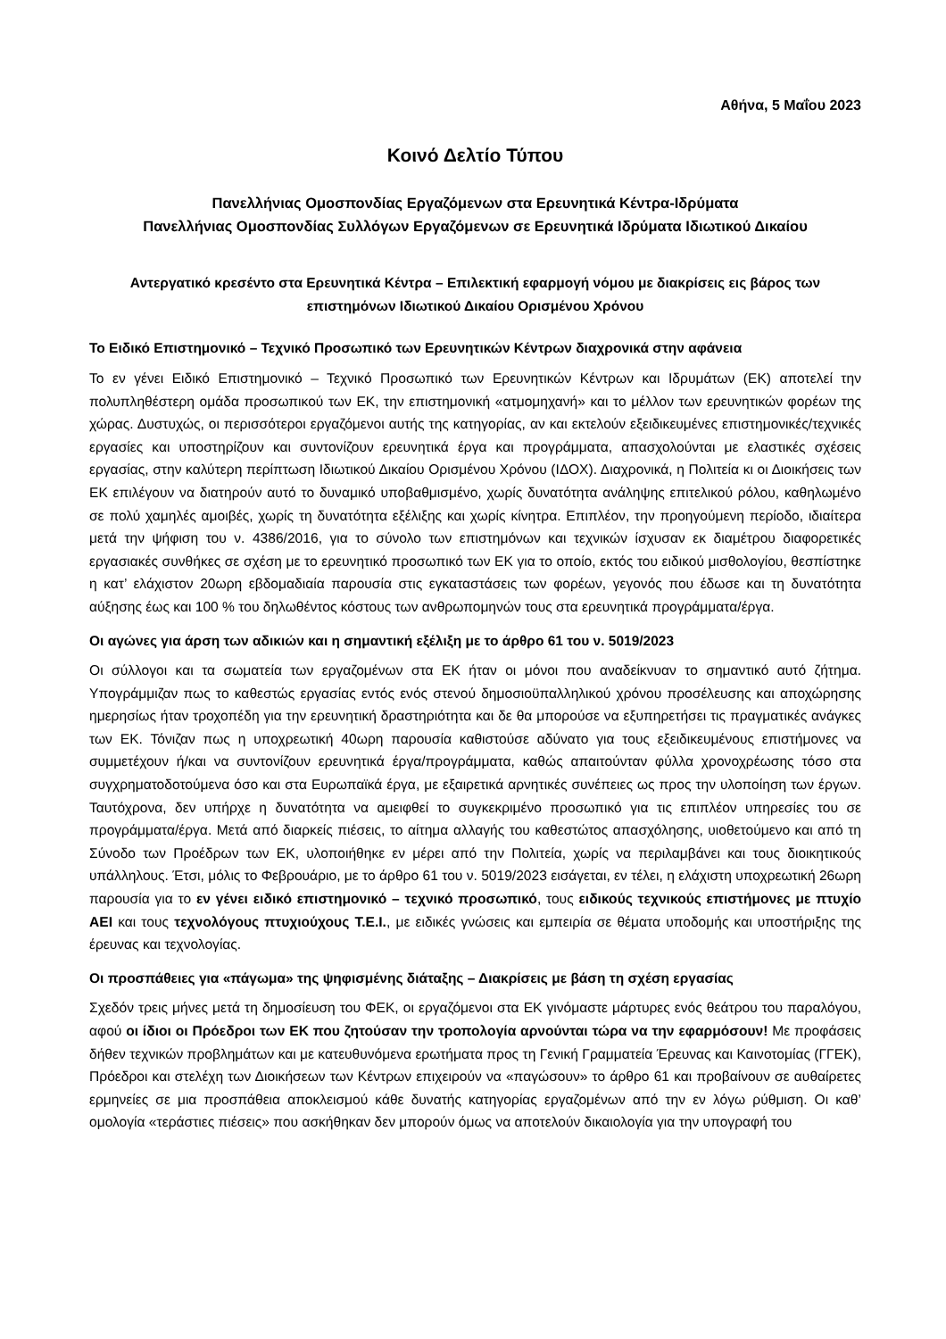Αθήνα, 5 Μαΐου 2023
Κοινό Δελτίο Τύπου
Πανελλήνιας Ομοσπονδίας Εργαζόμενων στα Ερευνητικά Κέντρα-Ιδρύματα
Πανελλήνιας Ομοσπονδίας Συλλόγων Εργαζόμενων σε Ερευνητικά Ιδρύματα Ιδιωτικού Δικαίου
Αντεργατικό κρεσέντο στα Ερευνητικά Κέντρα – Επιλεκτική εφαρμογή νόμου με διακρίσεις εις βάρος των επιστημόνων Ιδιωτικού Δικαίου Ορισμένου Χρόνου
Το Ειδικό Επιστημονικό – Τεχνικό Προσωπικό των Ερευνητικών Κέντρων διαχρονικά στην αφάνεια
Το εν γένει Ειδικό Επιστημονικό – Τεχνικό Προσωπικό των Ερευνητικών Κέντρων και Ιδρυμάτων (ΕΚ) αποτελεί την πολυπληθέστερη ομάδα προσωπικού των ΕΚ, την επιστημονική «ατμομηχανή» και το μέλλον των ερευνητικών φορέων της χώρας. Δυστυχώς, οι περισσότεροι εργαζόμενοι αυτής της κατηγορίας, αν και εκτελούν εξειδικευμένες επιστημονικές/τεχνικές εργασίες και υποστηρίζουν και συντονίζουν ερευνητικά έργα και προγράμματα, απασχολούνται με ελαστικές σχέσεις εργασίας, στην καλύτερη περίπτωση Ιδιωτικού Δικαίου Ορισμένου Χρόνου (ΙΔΟΧ). Διαχρονικά, η Πολιτεία κι οι Διοικήσεις των ΕΚ επιλέγουν να διατηρούν αυτό το δυναμικό υποβαθμισμένο, χωρίς δυνατότητα ανάληψης επιτελικού ρόλου, καθηλωμένο σε πολύ χαμηλές αμοιβές, χωρίς τη δυνατότητα εξέλιξης και χωρίς κίνητρα. Επιπλέον, την προηγούμενη περίοδο, ιδιαίτερα μετά την ψήφιση του ν. 4386/2016, για το σύνολο των επιστημόνων και τεχνικών ίσχυσαν εκ διαμέτρου διαφορετικές εργασιακές συνθήκες σε σχέση με το ερευνητικό προσωπικό των ΕΚ για το οποίο, εκτός του ειδικού μισθολογίου, θεσπίστηκε η κατ’ ελάχιστον 20ωρη εβδομαδιαία παρουσία στις εγκαταστάσεις των φορέων, γεγονός που έδωσε και τη δυνατότητα αύξησης έως και 100 % του δηλωθέντος κόστους των ανθρωπομηνών τους στα ερευνητικά προγράμματα/έργα.
Οι αγώνες για άρση των αδικιών και η σημαντική εξέλιξη με το άρθρο 61 του ν. 5019/2023
Οι σύλλογοι και τα σωματεία των εργαζομένων στα ΕΚ ήταν οι μόνοι που αναδείκνυαν το σημαντικό αυτό ζήτημα. Υπογράμμιζαν πως το καθεστώς εργασίας εντός ενός στενού δημοσιοϋπαλληλικού χρόνου προσέλευσης και αποχώρησης ημερησίως ήταν τροχοπέδη για την ερευνητική δραστηριότητα και δε θα μπορούσε να εξυπηρετήσει τις πραγματικές ανάγκες των ΕΚ. Τόνιζαν πως η υποχρεωτική 40ωρη παρουσία καθιστούσε αδύνατο για τους εξειδικευμένους επιστήμονες να συμμετέχουν ή/και να συντονίζουν ερευνητικά έργα/προγράμματα, καθώς απαιτούνταν φύλλα χρονοχρέωσης τόσο στα συγχρηματοδοτούμενα όσο και στα Ευρωπαϊκά έργα, με εξαιρετικά αρνητικές συνέπειες ως προς την υλοποίηση των έργων. Ταυτόχρονα, δεν υπήρχε η δυνατότητα να αμειφθεί το συγκεκριμένο προσωπικό για τις επιπλέον υπηρεσίες του σε προγράμματα/έργα. Μετά από διαρκείς πιέσεις, το αίτημα αλλαγής του καθεστώτος απασχόλησης, υιοθετούμενο και από τη Σύνοδο των Προέδρων των ΕΚ, υλοποιήθηκε εν μέρει από την Πολιτεία, χωρίς να περιλαμβάνει και τους διοικητικούς υπάλληλους. Έτσι, μόλις το Φεβρουάριο, με το άρθρο 61 του ν. 5019/2023 εισάγεται, εν τέλει, η ελάχιστη υποχρεωτική 26ωρη παρουσία για το εν γένει ειδικό επιστημονικό – τεχνικό προσωπικό, τους ειδικούς τεχνικούς επιστήμονες με πτυχίο ΑΕΙ και τους τεχνολόγους πτυχιούχους Τ.Ε.Ι., με ειδικές γνώσεις και εμπειρία σε θέματα υποδομής και υποστήριξης της έρευνας και τεχνολογίας.
Οι προσπάθειες για «πάγωμα» της ψηφισμένης διάταξης – Διακρίσεις με βάση τη σχέση εργασίας
Σχεδόν τρεις μήνες μετά τη δημοσίευση του ΦΕΚ, οι εργαζόμενοι στα ΕΚ γινόμαστε μάρτυρες ενός θεάτρου του παραλόγου, αφού οι ίδιοι οι Πρόεδροι των ΕΚ που ζητούσαν την τροπολογία αρνούνται τώρα να την εφαρμόσουν! Με προφάσεις δήθεν τεχνικών προβλημάτων και με κατευθυνόμενα ερωτήματα προς τη Γενική Γραμματεία Έρευνας και Καινοτομίας (ΓΓΕΚ), Πρόεδροι και στελέχη των Διοικήσεων των Κέντρων επιχειρούν να «παγώσουν» το άρθρο 61 και προβαίνουν σε αυθαίρετες ερμηνείες σε μια προσπάθεια αποκλεισμού κάθε δυνατής κατηγορίας εργαζομένων από την εν λόγω ρύθμιση. Οι καθ’ ομολογία «τεράστιες πιέσεις» που ασκήθηκαν δεν μπορούν όμως να αποτελούν δικαιολογία για την υπογραφή του